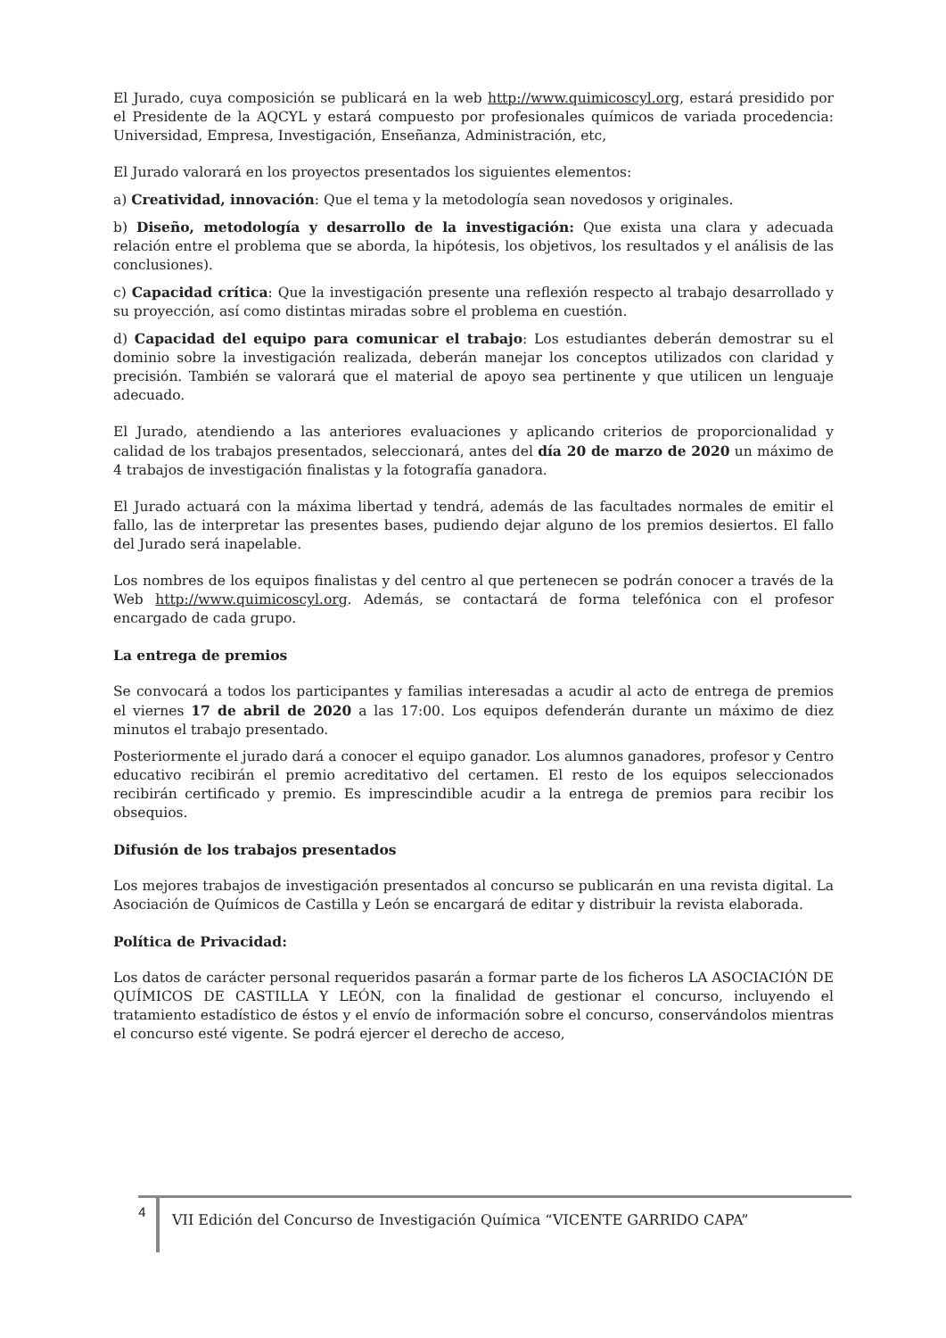El Jurado, cuya composición se publicará en la web http://www.quimicoscyl.org, estará presidido por el Presidente de la AQCYL y estará compuesto por profesionales químicos de variada procedencia: Universidad, Empresa, Investigación, Enseñanza, Administración, etc,
El Jurado valorará en los proyectos presentados los siguientes elementos:
a) Creatividad, innovación: Que el tema y la metodología sean novedosos y originales.
b) Diseño, metodología y desarrollo de la investigación: Que exista una clara y adecuada relación entre el problema que se aborda, la hipótesis, los objetivos, los resultados y el análisis de las conclusiones).
c) Capacidad crítica: Que la investigación presente una reflexión respecto al trabajo desarrollado y su proyección, así como distintas miradas sobre el problema en cuestión.
d) Capacidad del equipo para comunicar el trabajo: Los estudiantes deberán demostrar su el dominio sobre la investigación realizada, deberán manejar los conceptos utilizados con claridad y precisión. También se valorará que el material de apoyo sea pertinente y que utilicen un lenguaje adecuado.
El Jurado, atendiendo a las anteriores evaluaciones y aplicando criterios de proporcionalidad y calidad de los trabajos presentados, seleccionará, antes del día 20 de marzo de 2020 un máximo de 4 trabajos de investigación finalistas y la fotografía ganadora.
El Jurado actuará con la máxima libertad y tendrá, además de las facultades normales de emitir el fallo, las de interpretar las presentes bases, pudiendo dejar alguno de los premios desiertos. El fallo del Jurado será inapelable.
Los nombres de los equipos finalistas y del centro al que pertenecen se podrán conocer a través de la Web http://www.quimicoscyl.org. Además, se contactará de forma telefónica con el profesor encargado de cada grupo.
La entrega de premios
Se convocará a todos los participantes y familias interesadas a acudir al acto de entrega de premios el viernes 17 de abril de 2020 a las 17:00. Los equipos defenderán durante un máximo de diez minutos el trabajo presentado.
Posteriormente el jurado dará a conocer el equipo ganador. Los alumnos ganadores, profesor y Centro educativo recibirán el premio acreditativo del certamen. El resto de los equipos seleccionados recibirán certificado y premio. Es imprescindible acudir a la entrega de premios para recibir los obsequios.
Difusión de los trabajos presentados
Los mejores trabajos de investigación presentados al concurso se publicarán en una revista digital. La Asociación de Químicos de Castilla y León se encargará de editar y distribuir la revista elaborada.
Política de Privacidad:
Los datos de carácter personal requeridos pasarán a formar parte de los ficheros LA ASOCIACIÓN DE QUÍMICOS DE CASTILLA Y LEÓN, con la finalidad de gestionar el concurso, incluyendo el tratamiento estadístico de éstos y el envío de información sobre el concurso, conservándolos mientras el concurso esté vigente. Se podrá ejercer el derecho de acceso,
4
VII Edición del Concurso de Investigación Química “VICENTE GARRIDO CAPA”